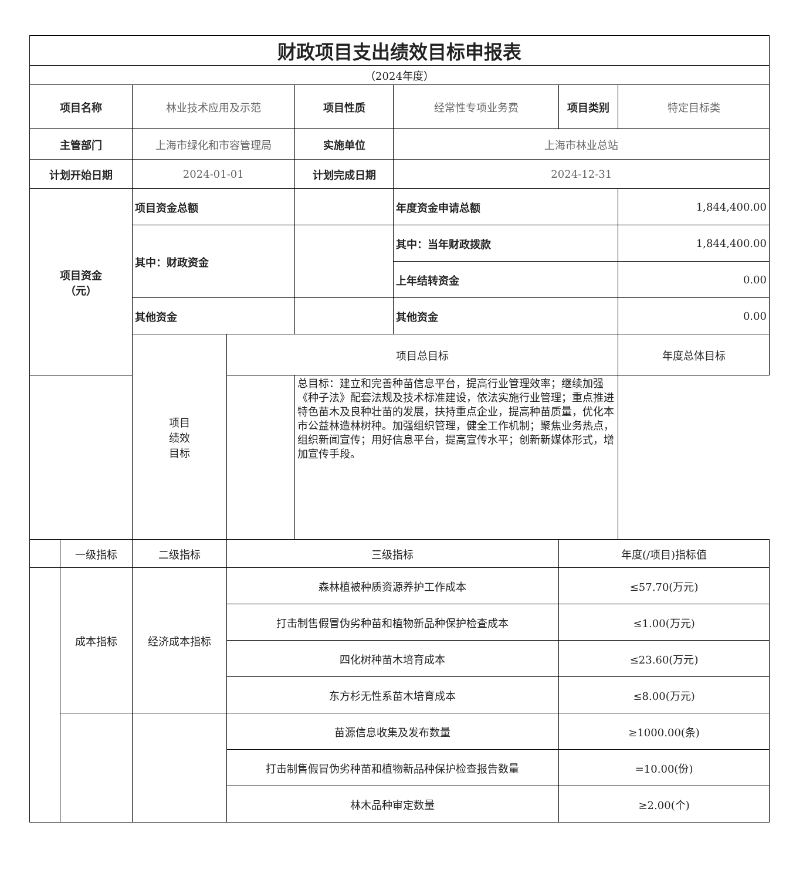| 财政项目支出绩效目标申报表 | | | | | | | |
| （2024年度） | | | | | | | |
| 项目名称 | | 林业技术应用及示范 | | 项目性质 | 经常性专项业务费 | 项目类别 | 特定目标类 |
| 主管部门 | | 上海市绿化和市容管理局 | | 实施单位 | 上海市林业总站 | | |
| 计划开始日期 | | 2024-01-01 | | 计划完成日期 | 2024-12-31 | | |
| 项目资金 （元） | | 项目资金总额 | | | 年度资金申请总额 | | 1,844,400.00 |
| | | 其中：财政资金 | | | 其中：当年财政拨款 | | 1,844,400.00 |
| | | | | | 上年结转资金 | | 0.00 |
| | | 其他资金 | | | 其他资金 | | 0.00 |
| | | 项目 绩效 目标 | 项目总目标 | | | | 年度总体目标 |
| | | | | 总目标：建立和完善种苗信息平台，提高行业管理效率；继续加强《种子法》配套法规及技术标准建设，依法实施行业管理；重点推进特色苗木及良种壮苗的发展，扶持重点企业，提高种苗质量，优化本市公益林造林树种。加强组织管理，健全工作机制；聚焦业务热点，组织新闻宣传；用好信息平台，提高宣传水平；创新新媒体形式，增加宣传手段。 | | | |
| | 一级指标 | 二级指标 | 三级指标 | | | 年度(/项目)指标值 | |
| | 成本指标 | 经济成本指标 | 森林植被种质资源养护工作成本 | | | ≤57.70(万元) | |
| | | | 打击制售假冒伪劣种苗和植物新品种保护检查成本 | | | ≤1.00(万元) | |
| | | | 四化树种苗木培育成本 | | | ≤23.60(万元) | |
| | | | 东方杉无性系苗木培育成本 | | | ≤8.00(万元) | |
| | | | 苗源信息收集及发布数量 | | | ≥1000.00(条) | |
| | | | 打击制售假冒伪劣种苗和植物新品种保护检查报告数量 | | | =10.00(份) | |
| | | | 林木品种审定数量 | | | ≥2.00(个) | |